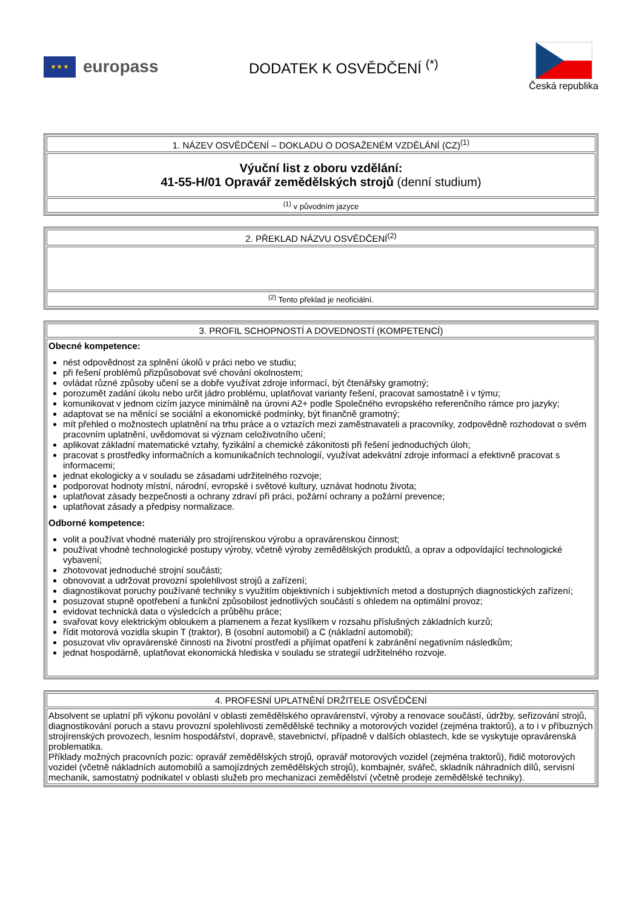★ ★ ★
europass
DODATEK K OSVĚDČENÍ <sup>(*)</sup>
Česká republika
| 1. NÁZEV OSVĚDČENÍ – DOKLADU O DOSAŽENÉM VZDĚLÁNÍ (CZ)<sup>(1)</sup> |
| Výuční list z oboru vzdělání: 41-55-H/01 Opravář zemědělských strojů (denní studium) |
| <sup>(1)</sup> v původním jazyce |
| 2. PŘEKLAD NÁZVU OSVĚDČENÍ<sup>(2)</sup> |
| <sup>(2)</sup> Tento překlad je neoficiální. |
| 3. PROFIL SCHOPNOSTÍ A DOVEDNOSTÍ (KOMPETENCÍ) |
| Obecné kompetence: nést odpovědnost za splnění úkolů v práci nebo ve studiu; při řešení problémů přizpůsobovat své chování okolnostem; ovládat různé způsoby učení se a dobře využívat zdroje informací, být čtenářsky gramotný; porozumět zadání úkolu nebo určit jádro problému, uplatňovat varianty řešení, pracovat samostatně i v týmu; komunikovat v jednom cizím jazyce minimálně na úrovni A2+ podle Společného evropského referenčního rámce pro jazyky; adaptovat se na měnící se sociální a ekonomické podmínky, být finančně gramotný; mít přehled o možnostech uplatnění na trhu práce a o vztazích mezi zaměstnavateli a pracovníky, zodpovědně rozhodovat o svém pracovním uplatnění, uvědomovat si význam celoživotního učení; aplikovat základní matematické vztahy, fyzikální a chemické zákonitosti při řešení jednoduchých úloh; pracovat s prostředky informačních a komunikačních technologií, využívat adekvátní zdroje informací a efektivně pracovat s informacemi; jednat ekologicky a v souladu se zásadami udržitelného rozvoje; podporovat hodnoty místní, národní, evropské i světové kultury, uznávat hodnotu života; uplatňovat zásady bezpečnosti a ochrany zdraví při práci, požární ochrany a požární prevence; uplatňovat zásady a předpisy normalizace. Odborné kompetence: volit a používat vhodné materiály pro strojírenskou výrobu a opravárenskou činnost; používat vhodné technologické postupy výroby, včetně výroby zemědělských produktů, a oprav a odpovídající technologické vybavení; zhotovovat jednoduché strojní součásti; obnovovat a udržovat provozní spolehlivost strojů a zařízení; diagnostikovat poruchy používané techniky s využitím objektivních i subjektivních metod a dostupných diagnostických zařízení; posuzovat stupně opotřebení a funkční způsobilost jednotlivých součástí s ohledem na optimální provoz; evidovat technická data o výsledcích a průběhu práce; svařovat kovy elektrickým obloukem a plamenem a řezat kyslíkem v rozsahu příslušných základních kurzů; řídit motorová vozidla skupin T (traktor), B (osobní automobil) a C (nákladní automobil); posuzovat vliv opravárenské činnosti na životní prostředí a přijímat opatření k zabránění negativním následkům; jednat hospodárně, uplatňovat ekonomická hlediska v souladu se strategií udržitelného rozvoje. |
| 4. PROFESNÍ UPLATNĚNÍ DRŽITELE OSVĚDČENÍ |
| Absolvent se uplatní při výkonu povolání v oblasti zemědělského opravárenství, výroby a renovace součástí, údržby, seřizování strojů, diagnostikování poruch a stavu provozní spolehlivosti zemědělské techniky a motorových vozidel (zejména traktorů), a to i v příbuzných strojírenských provozech, lesním hospodářství, dopravě, stavebnictví, případně v dalších oblastech, kde se vyskytuje opravárenská problematika. Příklady možných pracovních pozic: opravář zemědělských strojů, opravář motorových vozidel (zejména traktorů), řidič motorových vozidel (včetně nákladních automobilů a samojízdných zemědělských strojů), kombajnér, svářeč, skladník náhradních dílů, servisní mechanik, samostatný podnikatel v oblasti služeb pro mechanizaci zemědělství (včetně prodeje zemědělské techniky). |